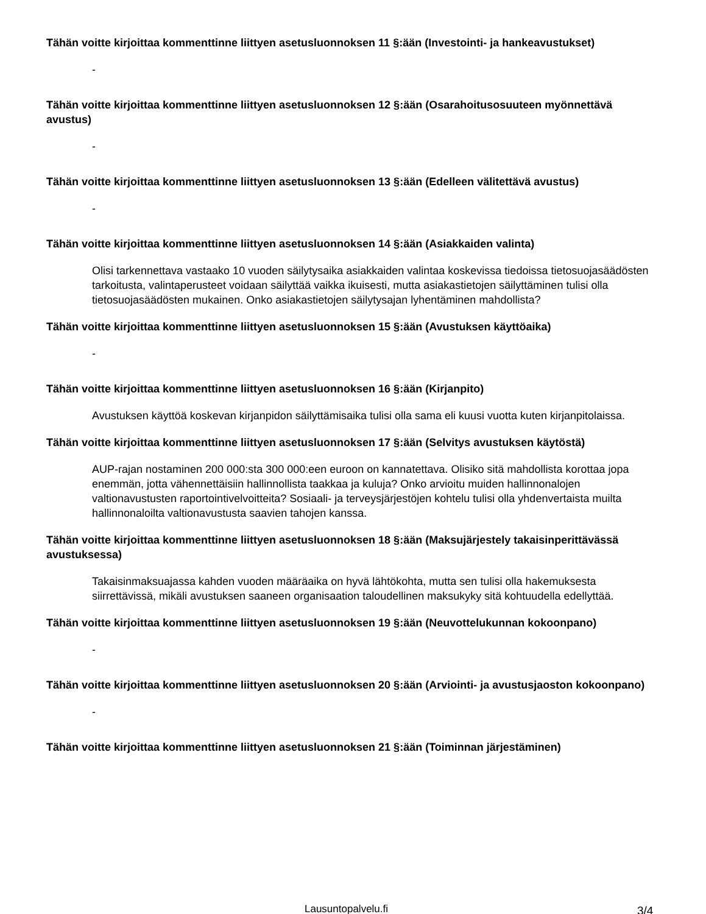Tähän voitte kirjoittaa kommenttinne liittyen asetusluonnoksen 11 §:ään (Investointi- ja hankeavustukset)
-
Tähän voitte kirjoittaa kommenttinne liittyen asetusluonnoksen 12 §:ään (Osarahoitusosuuteen myönnettävä avustus)
-
Tähän voitte kirjoittaa kommenttinne liittyen asetusluonnoksen 13 §:ään (Edelleen välitettävä avustus)
-
Tähän voitte kirjoittaa kommenttinne liittyen asetusluonnoksen 14 §:ään (Asiakkaiden valinta)
Olisi tarkennettava vastaako 10 vuoden säilytysaika asiakkaiden valintaa koskevissa tiedoissa tietosuojasäädösten tarkoitusta, valintaperusteet voidaan säilyttää vaikka ikuisesti, mutta asiakastietojen säilyttäminen tulisi olla tietosuojasäädösten mukainen. Onko asiakastietojen säilytysajan lyhentäminen mahdollista?
Tähän voitte kirjoittaa kommenttinne liittyen asetusluonnoksen 15 §:ään (Avustuksen käyttöaika)
-
Tähän voitte kirjoittaa kommenttinne liittyen asetusluonnoksen 16 §:ään (Kirjanpito)
Avustuksen käyttöä koskevan kirjanpidon säilyttämisaika tulisi olla sama eli kuusi vuotta kuten kirjanpitolaissa.
Tähän voitte kirjoittaa kommenttinne liittyen asetusluonnoksen 17 §:ään (Selvitys avustuksen käytöstä)
AUP-rajan nostaminen 200 000:sta 300 000:een euroon on kannatettava. Olisiko sitä mahdollista korottaa jopa enemmän, jotta vähennettäisiin hallinnollista taakkaa ja kuluja? Onko arvioitu muiden hallinnonalojen valtionavustusten raportointivelvoitteita? Sosiaali- ja terveysjärjestöjen kohtelu tulisi olla yhdenvertaista muilta hallinnonaloilta valtionavustusta saavien tahojen kanssa.
Tähän voitte kirjoittaa kommenttinne liittyen asetusluonnoksen 18 §:ään (Maksujärjestely takaisinperittävässä avustuksessa)
Takaisinmaksuajassa kahden vuoden määräaika on hyvä lähtökohta, mutta sen tulisi olla hakemuksesta siirrettävissä, mikäli avustuksen saaneen organisaation taloudellinen maksukyky sitä kohtuudella edellyttää.
Tähän voitte kirjoittaa kommenttinne liittyen asetusluonnoksen 19 §:ään (Neuvottelukunnan kokoonpano)
-
Tähän voitte kirjoittaa kommenttinne liittyen asetusluonnoksen 20 §:ään (Arviointi- ja avustusjaoston kokoonpano)
-
Tähän voitte kirjoittaa kommenttinne liittyen asetusluonnoksen 21 §:ään (Toiminnan järjestäminen)
Lausuntopalvelu.fi 3/4